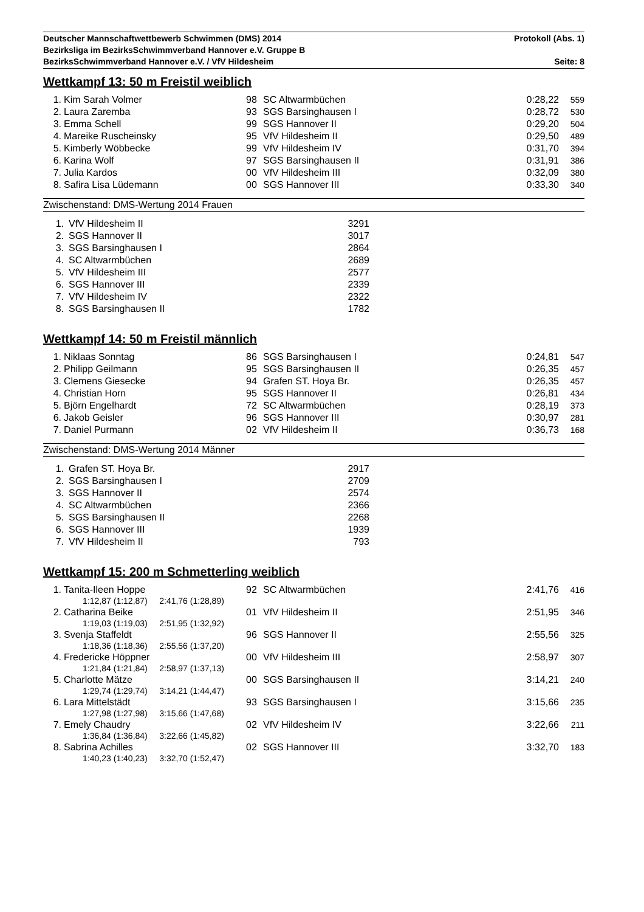Deutscher Mannschaftwettbewerb Schwimmen (DMS) 2014 Protokoll (Abs. 1)
Bezirksliga im BezirksSchwimmverband Hannover e.V. Gruppe B
BezirksSchwimmverband Hannover e.V. / VfV Hildesheim Seite: 8
Wettkampf 13: 50 m Freistil weiblich
| 1. | Kim Sarah Volmer | 98 | SC Altwarmbüchen | 0:28,22 | 559 |
| 2. | Laura Zaremba | 93 | SGS Barsinghausen I | 0:28,72 | 530 |
| 3. | Emma Schell | 99 | SGS Hannover II | 0:29,20 | 504 |
| 4. | Mareike Ruscheinsky | 95 | VfV Hildesheim II | 0:29,50 | 489 |
| 5. | Kimberly Wöbbecke | 99 | VfV Hildesheim IV | 0:31,70 | 394 |
| 6. | Karina Wolf | 97 | SGS Barsinghausen II | 0:31,91 | 386 |
| 7. | Julia Kardos | 00 | VfV Hildesheim III | 0:32,09 | 380 |
| 8. | Safira Lisa Lüdemann | 00 | SGS Hannover III | 0:33,30 | 340 |
Zwischenstand: DMS-Wertung 2014 Frauen
| 1. | VfV Hildesheim II | 3291 |
| 2. | SGS Hannover II | 3017 |
| 3. | SGS Barsinghausen I | 2864 |
| 4. | SC Altwarmbüchen | 2689 |
| 5. | VfV Hildesheim III | 2577 |
| 6. | SGS Hannover III | 2339 |
| 7. | VfV Hildesheim IV | 2322 |
| 8. | SGS Barsinghausen II | 1782 |
Wettkampf 14: 50 m Freistil männlich
| 1. | Niklaas Sonntag | 86 | SGS Barsinghausen I | 0:24,81 | 547 |
| 2. | Philipp Geilmann | 95 | SGS Barsinghausen II | 0:26,35 | 457 |
| 3. | Clemens Giesecke | 94 | Grafen ST. Hoya Br. | 0:26,35 | 457 |
| 4. | Christian Horn | 95 | SGS Hannover II | 0:26,81 | 434 |
| 5. | Björn Engelhardt | 72 | SC Altwarmbüchen | 0:28,19 | 373 |
| 6. | Jakob Geisler | 96 | SGS Hannover III | 0:30,97 | 281 |
| 7. | Daniel Purmann | 02 | VfV Hildesheim II | 0:36,73 | 168 |
Zwischenstand: DMS-Wertung 2014 Männer
| 1. | Grafen ST. Hoya Br. | 2917 |
| 2. | SGS Barsinghausen I | 2709 |
| 3. | SGS Hannover II | 2574 |
| 4. | SC Altwarmbüchen | 2366 |
| 5. | SGS Barsinghausen II | 2268 |
| 6. | SGS Hannover III | 1939 |
| 7. | VfV Hildesheim II | 793 |
Wettkampf 15: 200 m Schmetterling weiblich
| 1. | Tanita-Ileen Hoppe | 92 | SC Altwarmbüchen | 2:41,76 | 416 |
| | 1:12,87 (1:12,87) 2:41,76 (1:28,89) | | | | |
| 2. | Catharina Beike | 01 | VfV Hildesheim II | 2:51,95 | 346 |
| | 1:19,03 (1:19,03) 2:51,95 (1:32,92) | | | | |
| 3. | Svenja Staffeldt | 96 | SGS Hannover II | 2:55,56 | 325 |
| | 1:18,36 (1:18,36) 2:55,56 (1:37,20) | | | | |
| 4. | Fredericke Höppner | 00 | VfV Hildesheim III | 2:58,97 | 307 |
| | 1:21,84 (1:21,84) 2:58,97 (1:37,13) | | | | |
| 5. | Charlotte Mätze | 00 | SGS Barsinghausen II | 3:14,21 | 240 |
| | 1:29,74 (1:29,74) 3:14,21 (1:44,47) | | | | |
| 6. | Lara Mittelstädt | 93 | SGS Barsinghausen I | 3:15,66 | 235 |
| | 1:27,98 (1:27,98) 3:15,66 (1:47,68) | | | | |
| 7. | Emely Chaudry | 02 | VfV Hildesheim IV | 3:22,66 | 211 |
| | 1:36,84 (1:36,84) 3:22,66 (1:45,82) | | | | |
| 8. | Sabrina Achilles | 02 | SGS Hannover III | 3:32,70 | 183 |
| | 1:40,23 (1:40,23) 3:32,70 (1:52,47) | | | | |